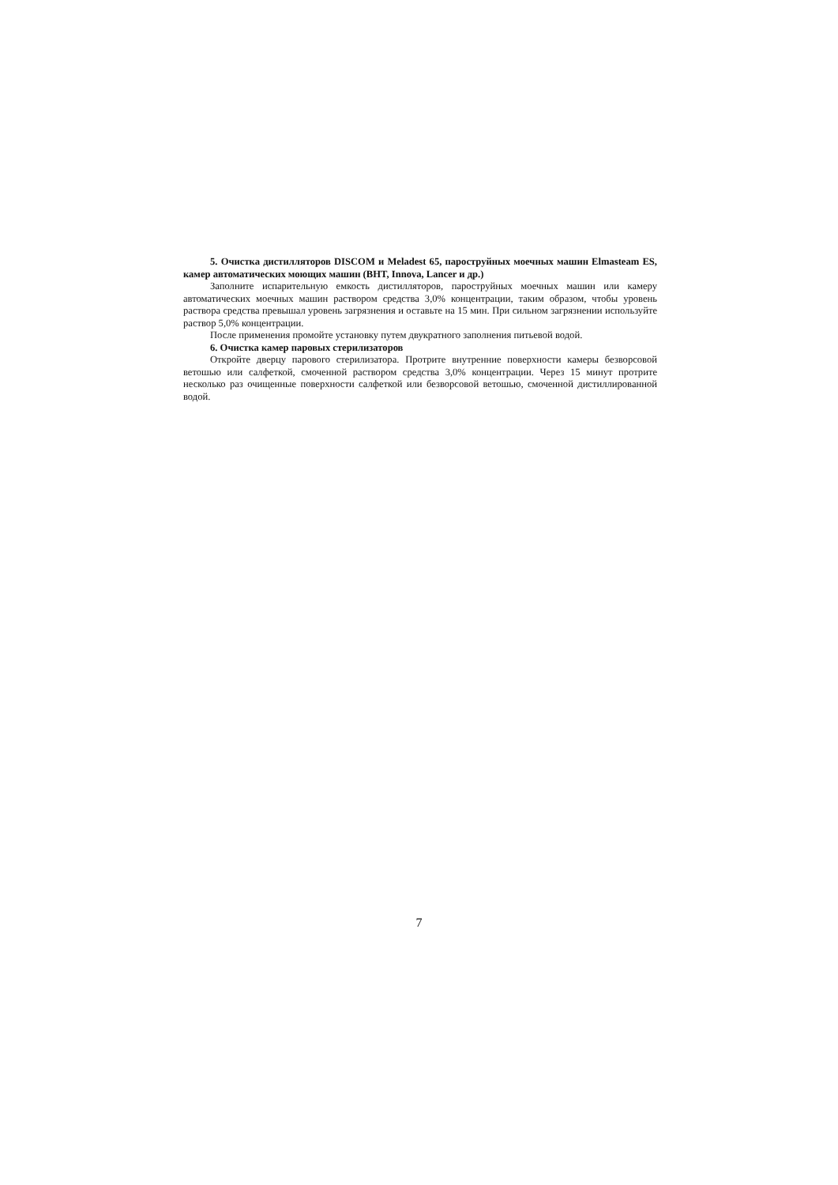5. Очистка дистилляторов DISCOM и Meladest 65, пароструйных моечных машин Elmasteam ES, камер автоматических моющих машин (BHT, Innova, Lancer и др.)
Заполните испарительную емкость дистилляторов, пароструйных моечных машин или камеру автоматических моечных машин раствором средства 3,0% концентрации, таким образом, чтобы уровень раствора средства превышал уровень загрязнения и оставьте на 15 мин. При сильном загрязнении используйте раствор 5,0% концентрации.
После применения промойте установку путем двукратного заполнения питьевой водой.
6. Очистка камер паровых стерилизаторов
Откройте дверцу парового стерилизатора. Протрите внутренние поверхности камеры безворсовой ветошью или салфеткой, смоченной раствором средства 3,0% концентрации. Через 15 минут протрите несколько раз очищенные поверхности салфеткой или безворсовой ветошью, смоченной дистиллированной водой.
7